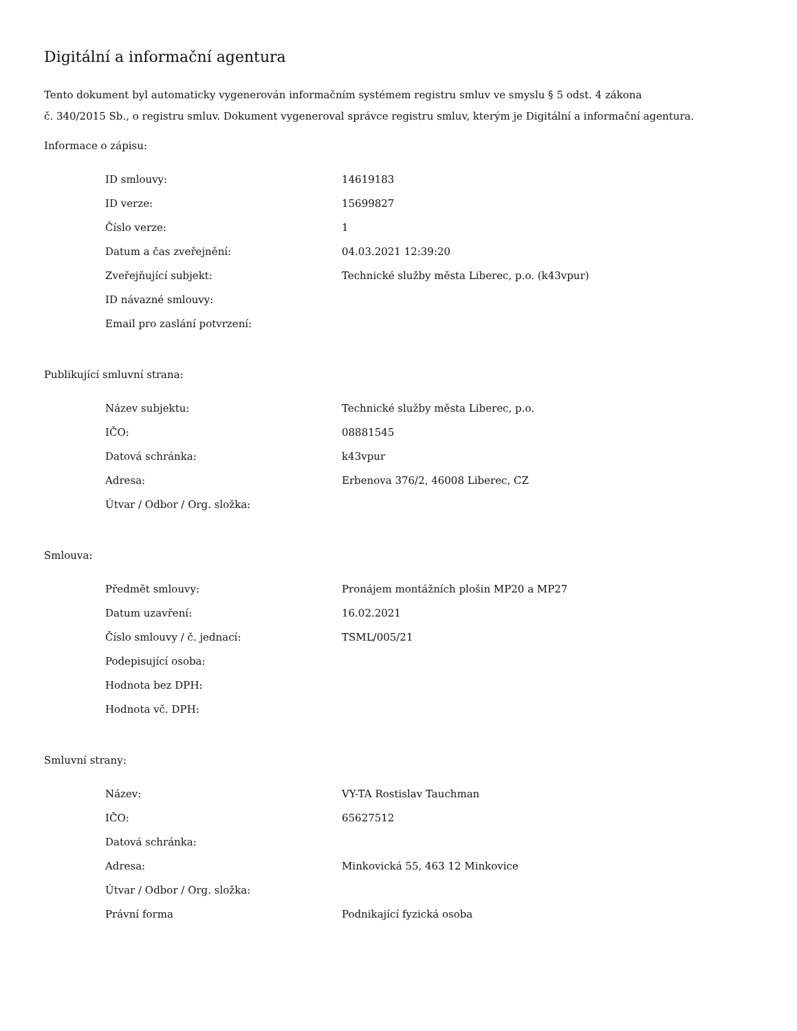Digitální a informační agentura
Tento dokument byl automaticky vygenerován informačním systémem registru smluv ve smyslu § 5 odst. 4 zákona
č. 340/2015 Sb., o registru smluv. Dokument vygeneroval správce registru smluv, kterým je Digitální a informační agentura.
Informace o zápisu:
| ID smlouvy: | 14619183 |
| ID verze: | 15699827 |
| Číslo verze: | 1 |
| Datum a čas zveřejnění: | 04.03.2021 12:39:20 |
| Zveřejňující subjekt: | Technické služby města Liberec, p.o. (k43vpur) |
| ID návazné smlouvy: | |
| Email pro zaslání potvrzení: | |
Publikující smluvní strana:
| Název subjektu: | Technické služby města Liberec, p.o. |
| IČO: | 08881545 |
| Datová schránka: | k43vpur |
| Adresa: | Erbenova 376/2, 46008 Liberec, CZ |
| Útvar / Odbor / Org. složka: | |
Smlouva:
| Předmět smlouvy: | Pronájem montážních plošin MP20 a MP27 |
| Datum uzavření: | 16.02.2021 |
| Číslo smlouvy / č. jednací: | TSML/005/21 |
| Podepisující osoba: | |
| Hodnota bez DPH: | |
| Hodnota vč. DPH: | |
Smluvní strany:
| Název: | VY-TA Rostislav Tauchman |
| IČO: | 65627512 |
| Datová schránka: | |
| Adresa: | Minkovická 55, 463 12 Minkovice |
| Útvar / Odbor / Org. složka: | |
| Právní forma | Podnikající fyzická osoba |